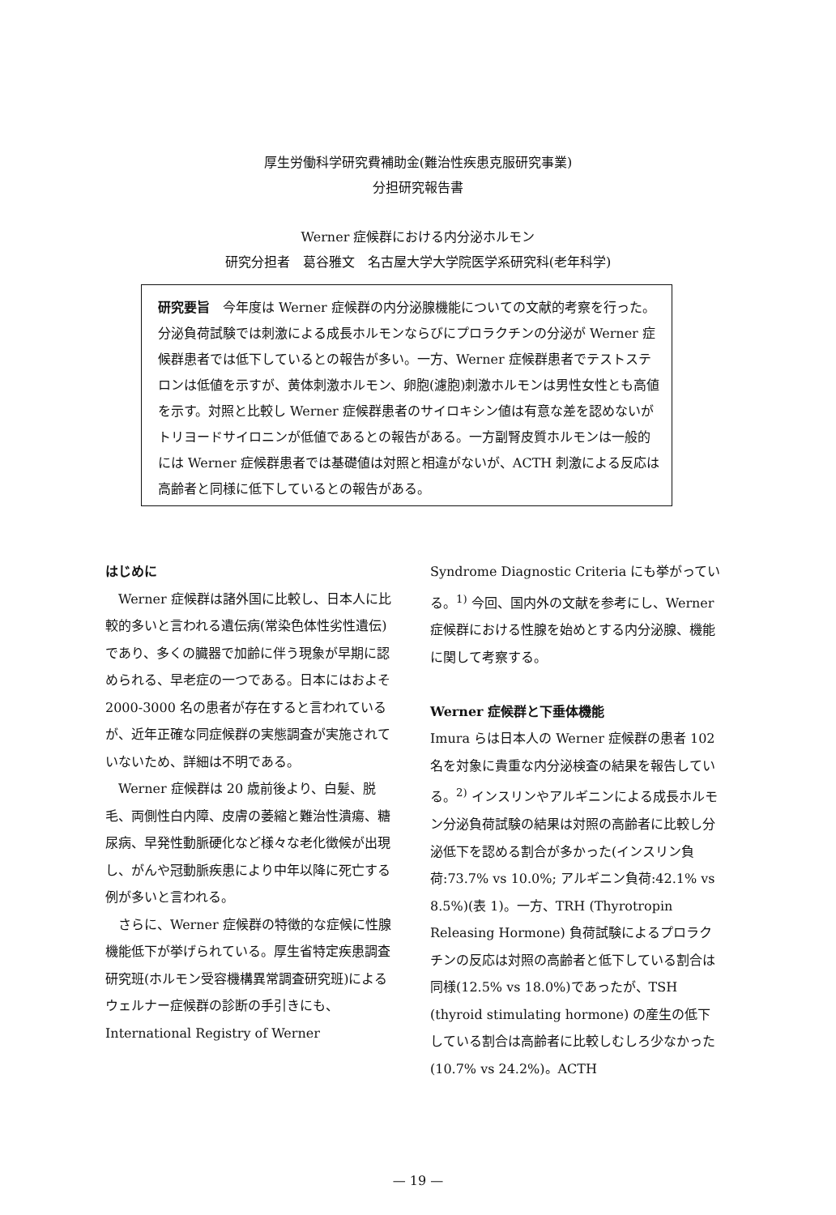厚生労働科学研究費補助金(難治性疾患克服研究事業)
分担研究報告書
Werner 症候群における内分泌ホルモン
研究分担者　葛谷雅文　名古屋大学大学院医学系研究科(老年科学)
研究要旨　今年度は Werner 症候群の内分泌腺機能についての文献的考察を行った。分泌負荷試験では刺激による成長ホルモンならびにプロラクチンの分泌が Werner 症候群患者では低下しているとの報告が多い。一方、Werner 症候群患者でテストステロンは低値を示すが、黄体刺激ホルモン、卵胞(濾胞)刺激ホルモンは男性女性とも高値を示す。対照と比較し Werner 症候群患者のサイロキシン値は有意な差を認めないがトリヨードサイロニンが低値であるとの報告がある。一方副腎皮質ホルモンは一般的には Werner 症候群患者では基礎値は対照と相違がないが、ACTH 刺激による反応は高齢者と同様に低下しているとの報告がある。
はじめに
Werner 症候群は諸外国に比較し、日本人に比較的多いと言われる遺伝病(常染色体性劣性遺伝)であり、多くの臓器で加齢に伴う現象が早期に認められる、早老症の一つである。日本にはおよそ 2000-3000 名の患者が存在すると言われているが、近年正確な同症候群の実態調査が実施されていないため、詳細は不明である。
Werner 症候群は 20 歳前後より、白髪、脱毛、両側性白内障、皮膚の萎縮と難治性潰瘍、糖尿病、早発性動脈硬化など様々な老化徴候が出現し、がんや冠動脈疾患により中年以降に死亡する例が多いと言われる。
さらに、Werner 症候群の特徴的な症候に性腺機能低下が挙げられている。厚生省特定疾患調査研究班(ホルモン受容機構異常調査研究班)によるウェルナー症候群の診断の手引きにも、International Registry of Werner
Syndrome Diagnostic Criteria にも挙がっている。<sup>1)</sup> 今回、国内外の文献を参考にし、Werner 症候群における性腺を始めとする内分泌腺、機能に関して考察する。
Werner 症候群と下垂体機能
Imura らは日本人の Werner 症候群の患者 102 名を対象に貴重な内分泌検査の結果を報告している。<sup>2)</sup> インスリンやアルギニンによる成長ホルモン分泌負荷試験の結果は対照の高齢者に比較し分泌低下を認める割合が多かった(インスリン負荷:73.7% vs 10.0%; アルギニン負荷:42.1% vs 8.5%)(表 1)。一方、TRH (Thyrotropin Releasing Hormone) 負荷試験によるプロラクチンの反応は対照の高齢者と低下している割合は同様(12.5% vs 18.0%)であったが、TSH (thyroid stimulating hormone) の産生の低下している割合は高齢者に比較しむしろ少なかった (10.7% vs 24.2%)。ACTH
— 19 —